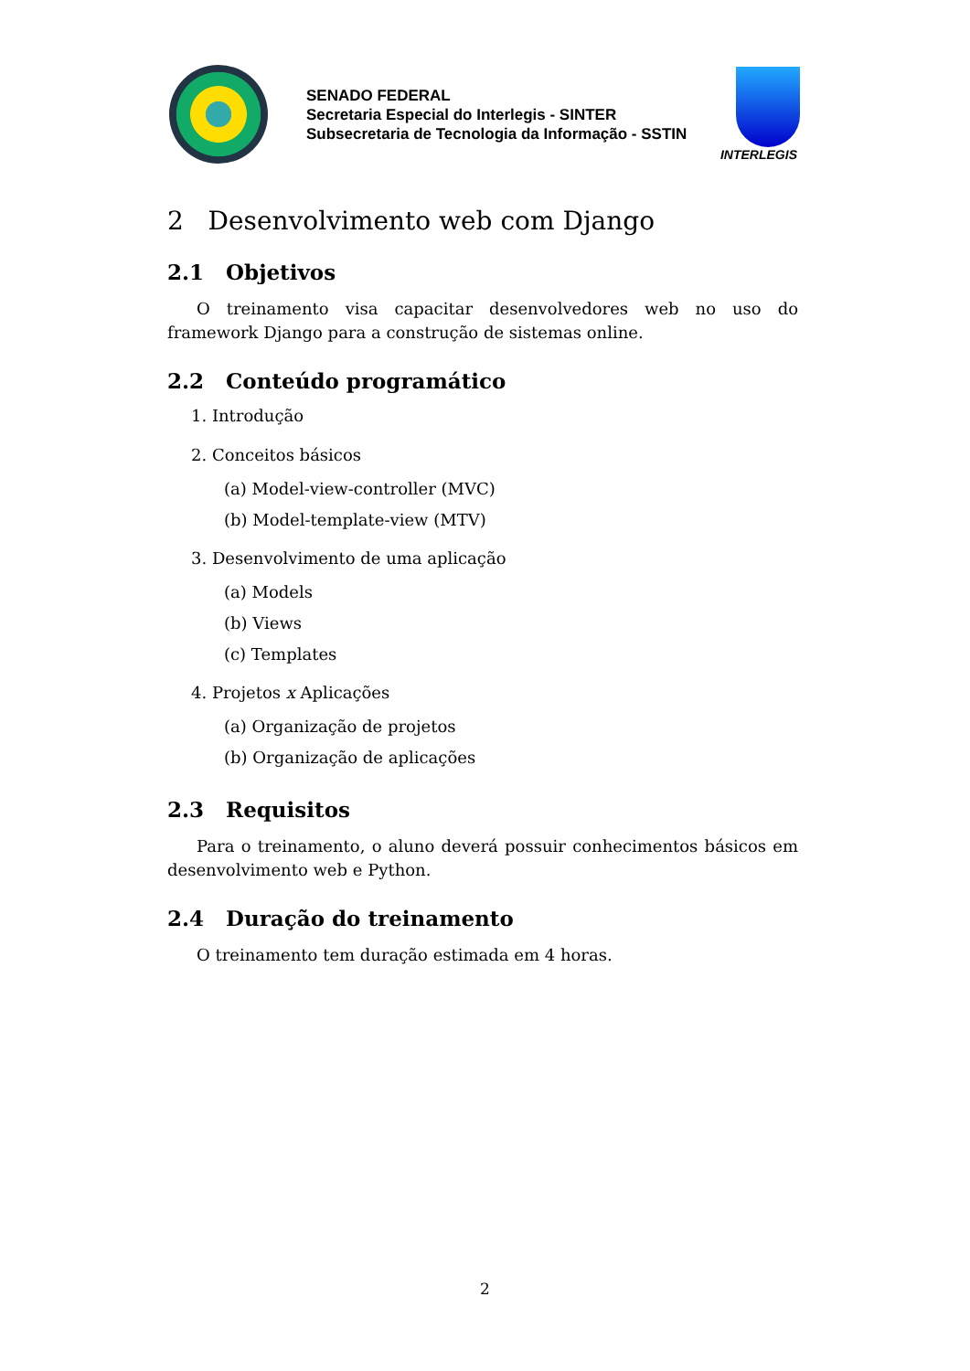SENADO FEDERAL
Secretaria Especial do Interlegis - SINTER
Subsecretaria de Tecnologia da Informação - SSTIN
INTERLEGIS
2 Desenvolvimento web com Django
2.1 Objetivos
O treinamento visa capacitar desenvolvedores web no uso do framework Django para a construção de sistemas online.
2.2 Conteúdo programático
1. Introdução
2. Conceitos básicos
(a) Model-view-controller (MVC)
(b) Model-template-view (MTV)
3. Desenvolvimento de uma aplicação
(a) Models
(b) Views
(c) Templates
4. Projetos x Aplicações
(a) Organização de projetos
(b) Organização de aplicações
2.3 Requisitos
Para o treinamento, o aluno deverá possuir conhecimentos básicos em desenvolvimento web e Python.
2.4 Duração do treinamento
O treinamento tem duração estimada em 4 horas.
2